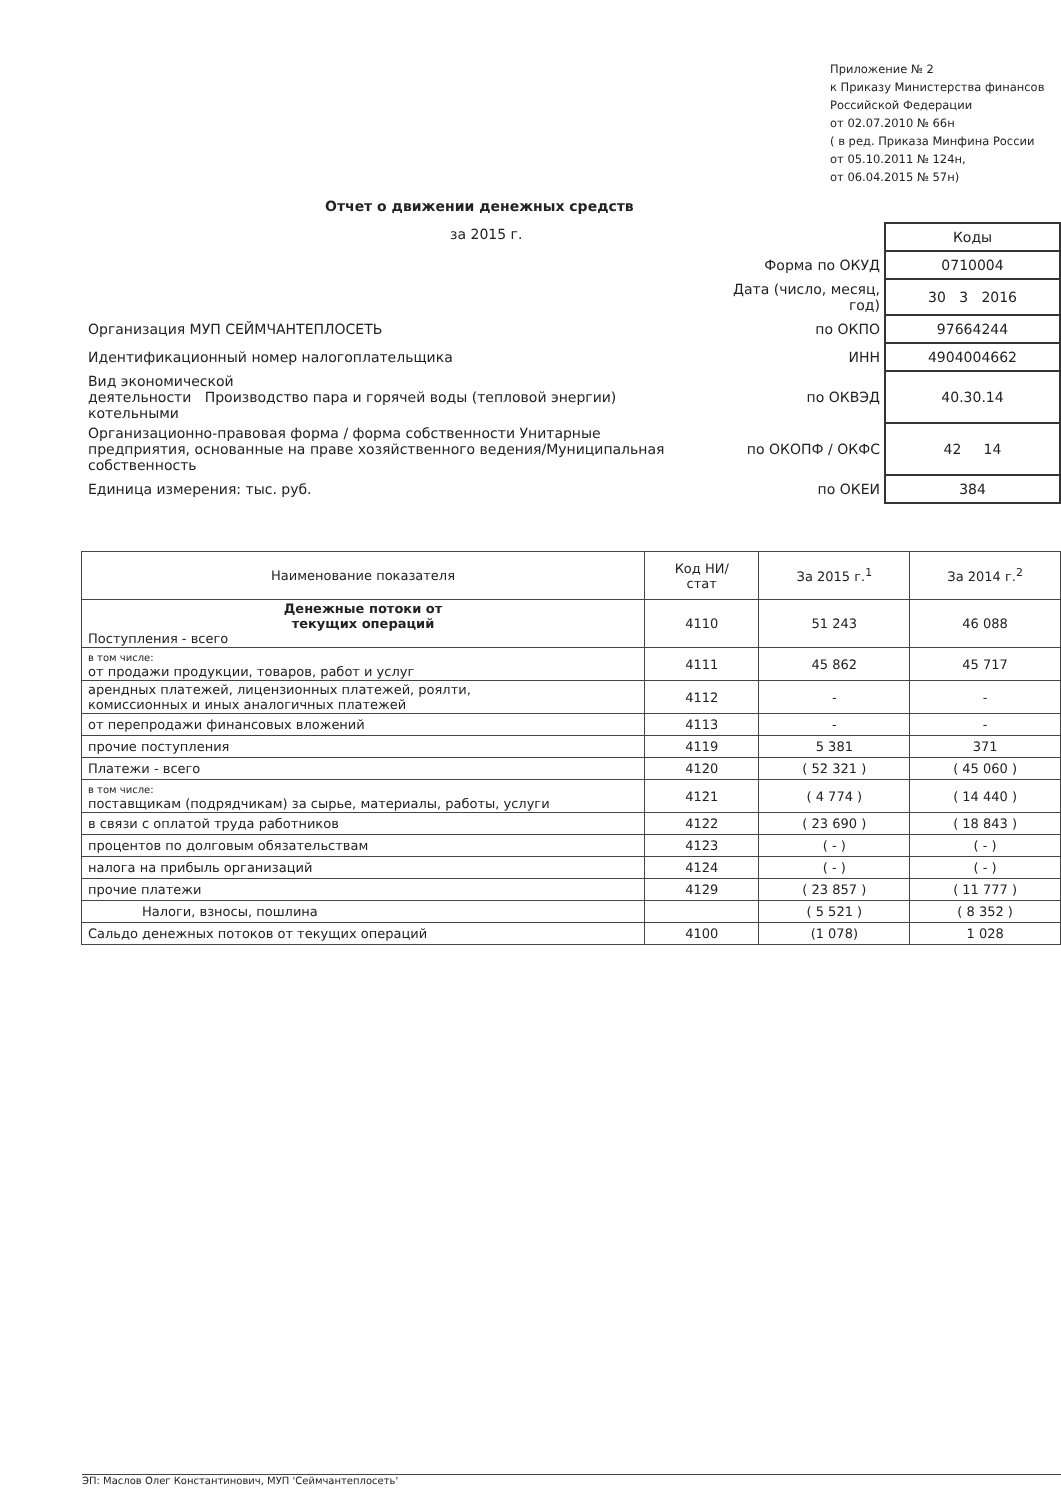Приложение № 2
к Приказу Министерства финансов
Российской Федерации
от 02.07.2010 № 66н
( в ред. Приказа Минфина России
от 05.10.2011 № 124н,
от 06.04.2015 № 57н)
Отчет о движении денежных средств
за 2015 г.
| | | Коды |
| | Форма по ОКУД | 0710004 |
| | Дата (число, месяц, год) | 30 3 2016 |
| Организация МУП СЕЙМЧАНТЕПЛОСЕТЬ | по ОКПО | 97664244 |
| Идентификационный номер налогоплательщика | ИНН | 4904004662 |
| Вид экономической деятельности Производство пара и горячей воды (тепловой энергии) котельными | по ОКВЭД | 40.30.14 |
| Организационно-правовая форма / форма собственности Унитарные предприятия, основанные на праве хозяйственного ведения/Муниципальная собственность | по ОКОПФ / ОКФС | 42 14 |
| Единица измерения: тыс. руб. | по ОКЕИ | 384 |
| Наименование показателя | Код НИ/ стат | За 2015 г.<sup>1</sup> | За 2014 г.<sup>2</sup> |
| --- | --- | --- | --- |
| Денежные потоки от текущих операций Поступления - всего | 4110 | 51 243 | 46 088 |
| в том числе: от продажи продукции, товаров, работ и услуг | 4111 | 45 862 | 45 717 |
| арендных платежей, лицензионных платежей, роялти, комиссионных и иных аналогичных платежей | 4112 | - | - |
| от перепродажи финансовых вложений | 4113 | - | - |
| прочие поступления | 4119 | 5 381 | 371 |
| Платежи - всего | 4120 | ( 52 321 ) | ( 45 060 ) |
| в том числе: поставщикам (подрядчикам) за сырье, материалы, работы, услуги | 4121 | ( 4 774 ) | ( 14 440 ) |
| в связи с оплатой труда работников | 4122 | ( 23 690 ) | ( 18 843 ) |
| процентов по долговым обязательствам | 4123 | ( - ) | ( - ) |
| налога на прибыль организаций | 4124 | ( - ) | ( - ) |
| прочие платежи | 4129 | ( 23 857 ) | ( 11 777 ) |
| Налоги, взносы, пошлина | | ( 5 521 ) | ( 8 352 ) |
| Сальдо денежных потоков от текущих операций | 4100 | (1 078) | 1 028 |
ЭП: Маслов Олег Константинович, МУП 'Сеймчантеплосеть'